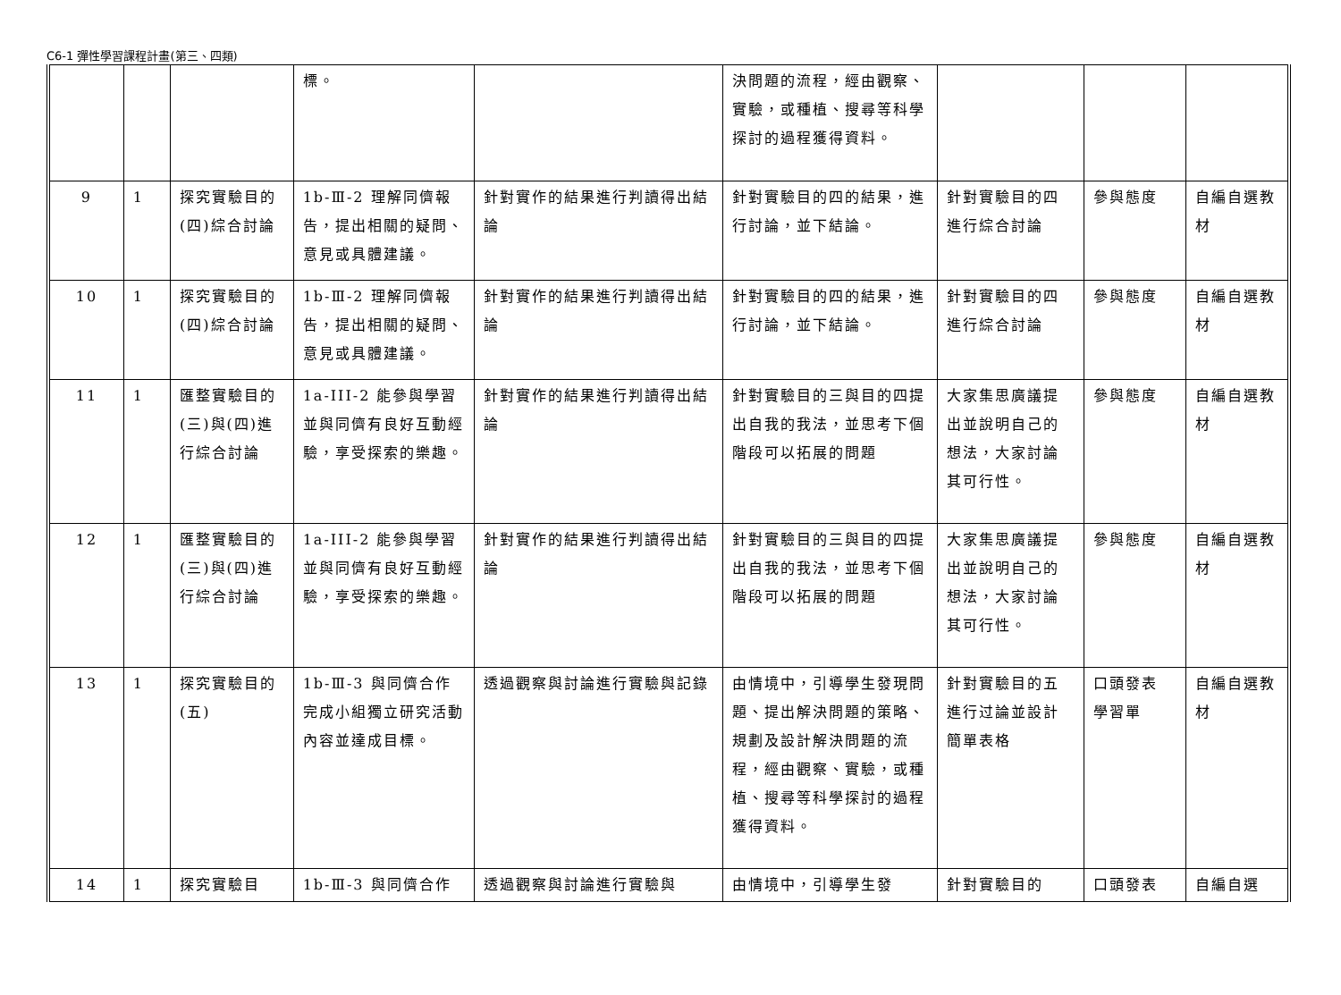C6-1 彈性學習課程計畫(第三、四類)
| | | | 標。 | | 決問題的流程，經由觀察、實驗，或種植、搜尋等科學探討的過程獲得資料。 | | | |
| 9 | 1 | 探究實驗目的(四)綜合討論 | 1b-Ⅲ-2 理解同儕報告，提出相關的疑問、意見或具體建議。 | 針對實作的結果進行判讀得出結論 | 針對實驗目的四的結果，進行討論，並下結論。 | 針對實驗目的四進行綜合討論 | 參與態度 | 自編自選教材 |
| 10 | 1 | 探究實驗目的(四)綜合討論 | 1b-Ⅲ-2 理解同儕報告，提出相關的疑問、意見或具體建議。 | 針對實作的結果進行判讀得出結論 | 針對實驗目的四的結果，進行討論，並下結論。 | 針對實驗目的四進行綜合討論 | 參與態度 | 自編自選教材 |
| 11 | 1 | 匯整實驗目的(三)與(四)進行綜合討論 | 1a-III-2 能參與學習並與同儕有良好互動經驗，享受探索的樂趣。 | 針對實作的結果進行判讀得出結論 | 針對實驗目的三與目的四提出自我的我法，並思考下個階段可以拓展的問題 | 大家集思廣議提出並說明自己的想法，大家討論其可行性。 | 參與態度 | 自編自選教材 |
| 12 | 1 | 匯整實驗目的(三)與(四)進行綜合討論 | 1a-III-2 能參與學習並與同儕有良好互動經驗，享受探索的樂趣。 | 針對實作的結果進行判讀得出結論 | 針對實驗目的三與目的四提出自我的我法，並思考下個階段可以拓展的問題 | 大家集思廣議提出並說明自己的想法，大家討論其可行性。 | 參與態度 | 自編自選教材 |
| 13 | 1 | 探究實驗目的(五) | 1b-Ⅲ-3 與同儕合作完成小組獨立研究活動內容並達成目標。 | 透過觀察與討論進行實驗與記錄 | 由情境中，引導學生發現問題、提出解決問題的策略、規劃及設計解決問題的流程，經由觀察、實驗，或種植、搜尋等科學探討的過程獲得資料。 | 針對實驗目的五進行过論並設計簡單表格 | 口頭發表 學習單 | 自編自選教材 |
| 14 | 1 | 探究實驗目 | 1b-Ⅲ-3 與同儕合作 | 透過觀察與討論進行實驗與 | 由情境中，引導學生發 | 針對實驗目的 | 口頭發表 | 自編自選 |